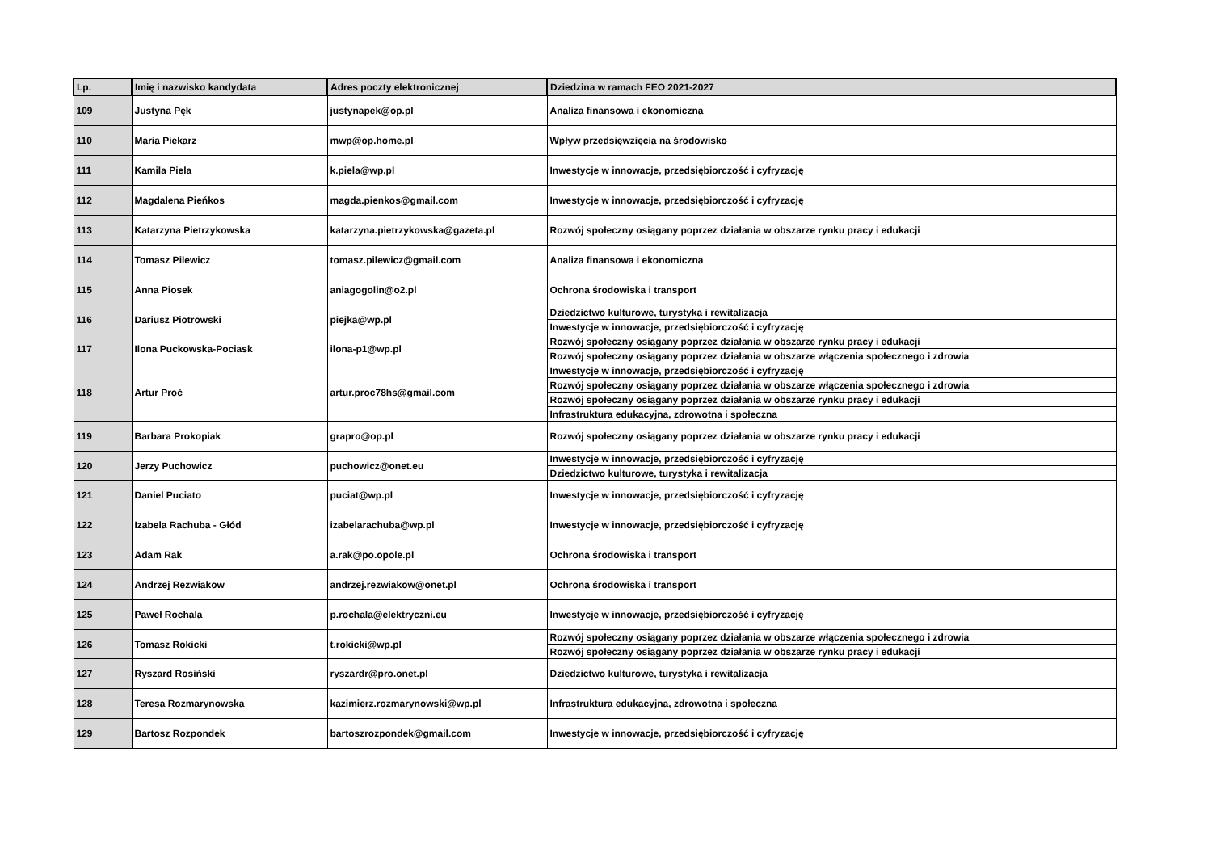| Lp. | Imię i nazwisko kandydata | Adres poczty elektronicznej | Dziedzina w ramach FEO 2021-2027 |
| --- | --- | --- | --- |
| 109 | Justyna Pęk | justynapek@op.pl | Analiza finansowa i ekonomiczna |
| 110 | Maria Piekarz | mwp@op.home.pl | Wpływ przedsięwzięcia na środowisko |
| 111 | Kamila Piela | k.piela@wp.pl | Inwestycje w innowacje, przedsiębiorczość i cyfryzację |
| 112 | Magdalena Pieńkos | magda.pienkos@gmail.com | Inwestycje w innowacje, przedsiębiorczość i cyfryzację |
| 113 | Katarzyna Pietrzykowska | katarzyna.pietrzykowska@gazeta.pl | Rozwój społeczny osiągany poprzez działania w obszarze rynku pracy i edukacji |
| 114 | Tomasz Pilewicz | tomasz.pilewicz@gmail.com | Analiza finansowa i ekonomiczna |
| 115 | Anna Piosek | aniagogolin@o2.pl | Ochrona środowiska i transport |
| 116 | Dariusz Piotrowski | piejka@wp.pl | Dziedzictwo kulturowe, turystyka i rewitalizacja |
| | | | Inwestycje w innowacje, przedsiębiorczość i cyfryzację |
| 117 | Ilona Puckowska-Pociask | ilona-p1@wp.pl | Rozwój społeczny osiągany poprzez działania w obszarze rynku pracy i edukacji |
| | | | Rozwój społeczny osiągany poprzez działania w obszarze włączenia społecznego i zdrowia |
| 118 | Artur Proć | artur.proc78hs@gmail.com | Inwestycje w innowacje, przedsiębiorczość i cyfryzację |
| | | | Rozwój społeczny osiągany poprzez działania w obszarze włączenia społecznego i zdrowia |
| | | | Rozwój społeczny osiągany poprzez działania w obszarze rynku pracy i edukacji |
| | | | Infrastruktura edukacyjna, zdrowotna i społeczna |
| 119 | Barbara Prokopiak | grapro@op.pl | Rozwój społeczny osiągany poprzez działania w obszarze rynku pracy i edukacji |
| 120 | Jerzy Puchowicz | puchowicz@onet.eu | Inwestycje w innowacje, przedsiębiorczość i cyfryzację |
| | | | Dziedzictwo kulturowe, turystyka i rewitalizacja |
| 121 | Daniel Puciato | puciat@wp.pl | Inwestycje w innowacje, przedsiębiorczość i cyfryzację |
| 122 | Izabela Rachuba - Głód | izabelarachuba@wp.pl | Inwestycje w innowacje, przedsiębiorczość i cyfryzację |
| 123 | Adam Rak | a.rak@po.opole.pl | Ochrona środowiska i transport |
| 124 | Andrzej Rezwiakow | andrzej.rezwiakow@onet.pl | Ochrona środowiska i transport |
| 125 | Paweł Rochala | p.rochala@elektryczni.eu | Inwestycje w innowacje, przedsiębiorczość i cyfryzację |
| 126 | Tomasz Rokicki | t.rokicki@wp.pl | Rozwój społeczny osiągany poprzez działania w obszarze włączenia społecznego i zdrowia |
| | | | Rozwój społeczny osiągany poprzez działania w obszarze rynku pracy i edukacji |
| 127 | Ryszard Rosiński | ryszardr@pro.onet.pl | Dziedzictwo kulturowe, turystyka i rewitalizacja |
| 128 | Teresa Rozmarynowska | kazimierz.rozmarynowski@wp.pl | Infrastruktura edukacyjna, zdrowotna i społeczna |
| 129 | Bartosz Rozpondek | bartoszrozpondek@gmail.com | Inwestycje w innowacje, przedsiębiorczość i cyfryzację |